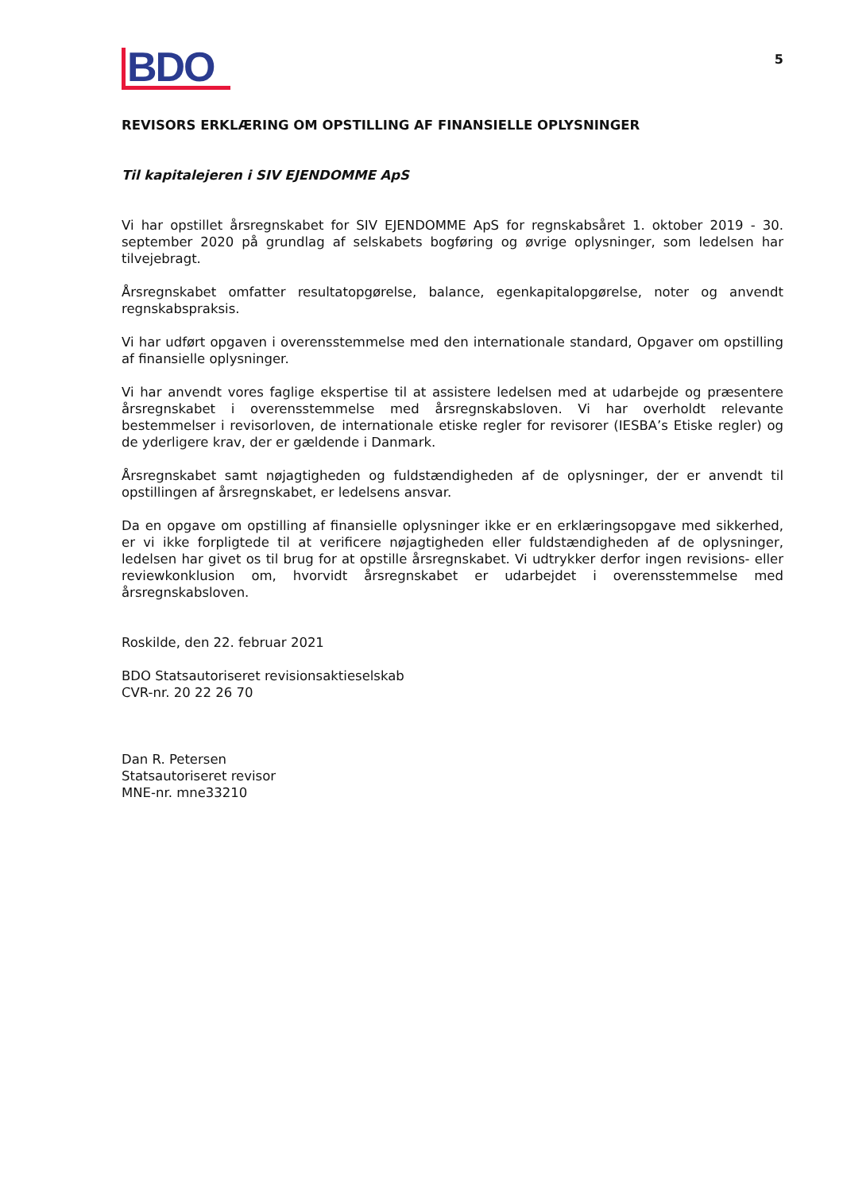BDO
5
REVISORS ERKLÆRING OM OPSTILLING AF FINANSIELLE OPLYSNINGER
Til kapitalejeren i SIV EJENDOMME ApS
Vi har opstillet årsregnskabet for SIV EJENDOMME ApS for regnskabsåret 1. oktober 2019 - 30. september 2020 på grundlag af selskabets bogføring og øvrige oplysninger, som ledelsen har tilvejebragt.
Årsregnskabet omfatter resultatopgørelse, balance, egenkapitalopgørelse, noter og anvendt regnskabspraksis.
Vi har udført opgaven i overensstemmelse med den internationale standard, Opgaver om opstilling af finansielle oplysninger.
Vi har anvendt vores faglige ekspertise til at assistere ledelsen med at udarbejde og præsentere årsregnskabet i overensstemmelse med årsregnskabsloven. Vi har overholdt relevante bestemmelser i revisorloven, de internationale etiske regler for revisorer (IESBA’s Etiske regler) og de yderligere krav, der er gældende i Danmark.
Årsregnskabet samt nøjagtigheden og fuldstændigheden af de oplysninger, der er anvendt til opstillingen af årsregnskabet, er ledelsens ansvar.
Da en opgave om opstilling af finansielle oplysninger ikke er en erklæringsopgave med sikkerhed, er vi ikke forpligtede til at verificere nøjagtigheden eller fuldstændigheden af de oplysninger, ledelsen har givet os til brug for at opstille årsregnskabet. Vi udtrykker derfor ingen revisions- eller reviewkonklusion om, hvorvidt årsregnskabet er udarbejdet i overensstemmelse med årsregnskabsloven.
Roskilde, den 22. februar 2021
BDO Statsautoriseret revisionsaktieselskab
CVR-nr. 20 22 26 70
Dan R. Petersen
Statsautoriseret revisor
MNE-nr. mne33210